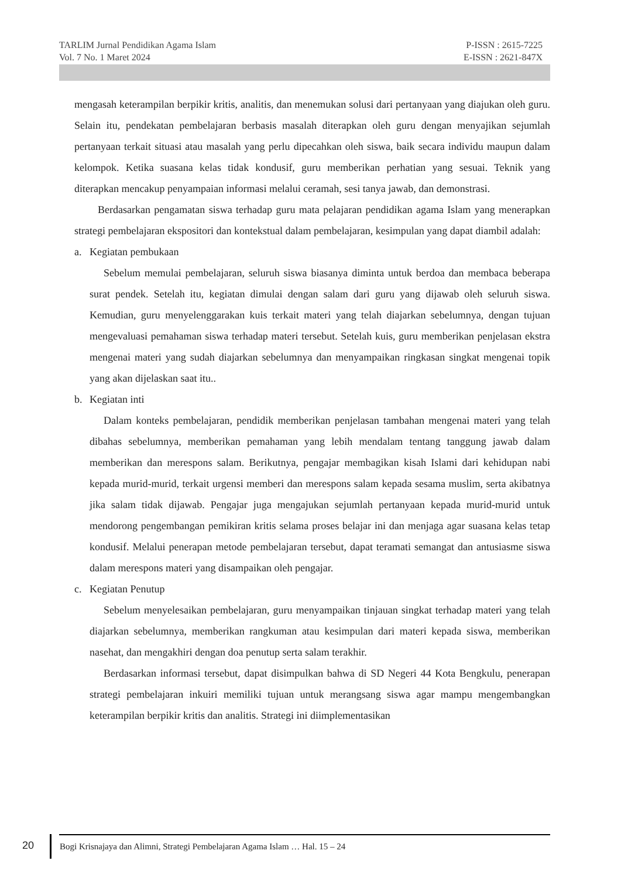TARLIM Jurnal Pendidikan Agama Islam P-ISSN : 2615-7225
Vol. 7 No. 1 Maret 2024 E-ISSN : 2621-847X
mengasah keterampilan berpikir kritis, analitis, dan menemukan solusi dari pertanyaan yang diajukan oleh guru. Selain itu, pendekatan pembelajaran berbasis masalah diterapkan oleh guru dengan menyajikan sejumlah pertanyaan terkait situasi atau masalah yang perlu dipecahkan oleh siswa, baik secara individu maupun dalam kelompok. Ketika suasana kelas tidak kondusif, guru memberikan perhatian yang sesuai. Teknik yang diterapkan mencakup penyampaian informasi melalui ceramah, sesi tanya jawab, dan demonstrasi.
Berdasarkan pengamatan siswa terhadap guru mata pelajaran pendidikan agama Islam yang menerapkan strategi pembelajaran ekspositori dan kontekstual dalam pembelajaran, kesimpulan yang dapat diambil adalah:
a. Kegiatan pembukaan
Sebelum memulai pembelajaran, seluruh siswa biasanya diminta untuk berdoa dan membaca beberapa surat pendek. Setelah itu, kegiatan dimulai dengan salam dari guru yang dijawab oleh seluruh siswa. Kemudian, guru menyelenggarakan kuis terkait materi yang telah diajarkan sebelumnya, dengan tujuan mengevaluasi pemahaman siswa terhadap materi tersebut. Setelah kuis, guru memberikan penjelasan ekstra mengenai materi yang sudah diajarkan sebelumnya dan menyampaikan ringkasan singkat mengenai topik yang akan dijelaskan saat itu..
b. Kegiatan inti
Dalam konteks pembelajaran, pendidik memberikan penjelasan tambahan mengenai materi yang telah dibahas sebelumnya, memberikan pemahaman yang lebih mendalam tentang tanggung jawab dalam memberikan dan merespons salam. Berikutnya, pengajar membagikan kisah Islami dari kehidupan nabi kepada murid-murid, terkait urgensi memberi dan merespons salam kepada sesama muslim, serta akibatnya jika salam tidak dijawab. Pengajar juga mengajukan sejumlah pertanyaan kepada murid-murid untuk mendorong pengembangan pemikiran kritis selama proses belajar ini dan menjaga agar suasana kelas tetap kondusif. Melalui penerapan metode pembelajaran tersebut, dapat teramati semangat dan antusiasme siswa dalam merespons materi yang disampaikan oleh pengajar.
c. Kegiatan Penutup
Sebelum menyelesaikan pembelajaran, guru menyampaikan tinjauan singkat terhadap materi yang telah diajarkan sebelumnya, memberikan rangkuman atau kesimpulan dari materi kepada siswa, memberikan nasehat, dan mengakhiri dengan doa penutup serta salam terakhir.
Berdasarkan informasi tersebut, dapat disimpulkan bahwa di SD Negeri 44 Kota Bengkulu, penerapan strategi pembelajaran inkuiri memiliki tujuan untuk merangsang siswa agar mampu mengembangkan keterampilan berpikir kritis dan analitis. Strategi ini diimplementasikan
20
Bogi Krisnajaya dan Alimni, Strategi Pembelajaran Agama Islam … Hal. 15 – 24